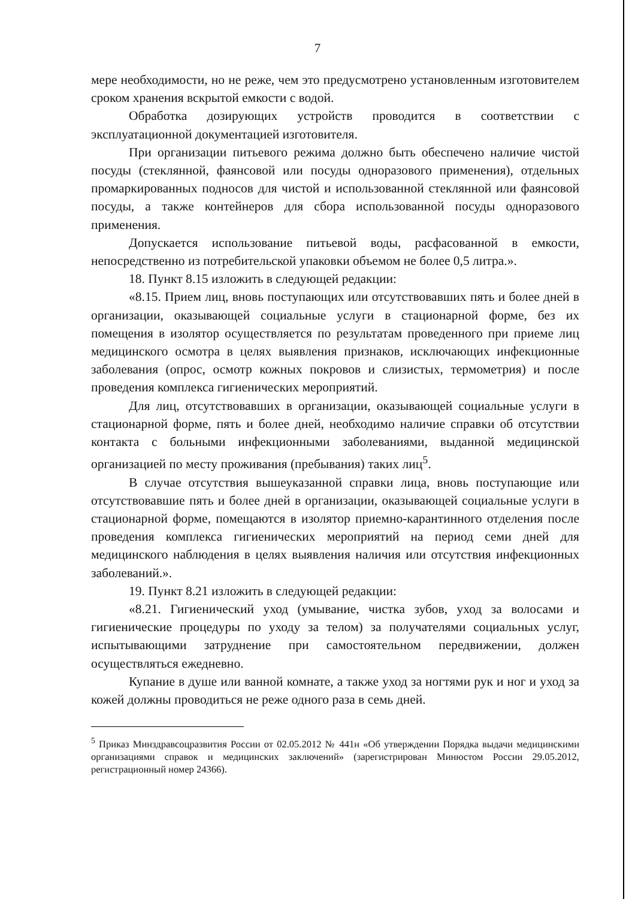7
мере необходимости, но не реже, чем это предусмотрено установленным изготовителем сроком хранения вскрытой емкости с водой.
Обработка дозирующих устройств проводится в соответствии с эксплуатационной документацией изготовителя.
При организации питьевого режима должно быть обеспечено наличие чистой посуды (стеклянной, фаянсовой или посуды одноразового применения), отдельных промаркированных подносов для чистой и использованной стеклянной или фаянсовой посуды, а также контейнеров для сбора использованной посуды одноразового применения.
Допускается использование питьевой воды, расфасованной в емкости, непосредственно из потребительской упаковки объемом не более 0,5 литра.».
18. Пункт 8.15 изложить в следующей редакции:
«8.15. Прием лиц, вновь поступающих или отсутствовавших пять и более дней в организации, оказывающей социальные услуги в стационарной форме, без их помещения в изолятор осуществляется по результатам проведенного при приеме лиц медицинского осмотра в целях выявления признаков, исключающих инфекционные заболевания (опрос, осмотр кожных покровов и слизистых, термометрия) и после проведения комплекса гигиенических мероприятий.
Для лиц, отсутствовавших в организации, оказывающей социальные услуги в стационарной форме, пять и более дней, необходимо наличие справки об отсутствии контакта с больными инфекционными заболеваниями, выданной медицинской организацией по месту проживания (пребывания) таких лиц<sup>5</sup>.
В случае отсутствия вышеуказанной справки лица, вновь поступающие или отсутствовавшие пять и более дней в организации, оказывающей социальные услуги в стационарной форме, помещаются в изолятор приемно-карантинного отделения после проведения комплекса гигиенических мероприятий на период семи дней для медицинского наблюдения в целях выявления наличия или отсутствия инфекционных заболеваний.».
19. Пункт 8.21 изложить в следующей редакции:
«8.21. Гигиенический уход (умывание, чистка зубов, уход за волосами и гигиенические процедуры по уходу за телом) за получателями социальных услуг, испытывающими затруднение при самостоятельном передвижении, должен осуществляться ежедневно.
Купание в душе или ванной комнате, а также уход за ногтями рук и ног и уход за кожей должны проводиться не реже одного раза в семь дней.
<sup>5</sup> Приказ Минздравсоцразвития России от 02.05.2012 № 441н «Об утверждении Порядка выдачи медицинскими организациями справок и медицинских заключений» (зарегистрирован Минюстом России 29.05.2012, регистрационный номер 24366).